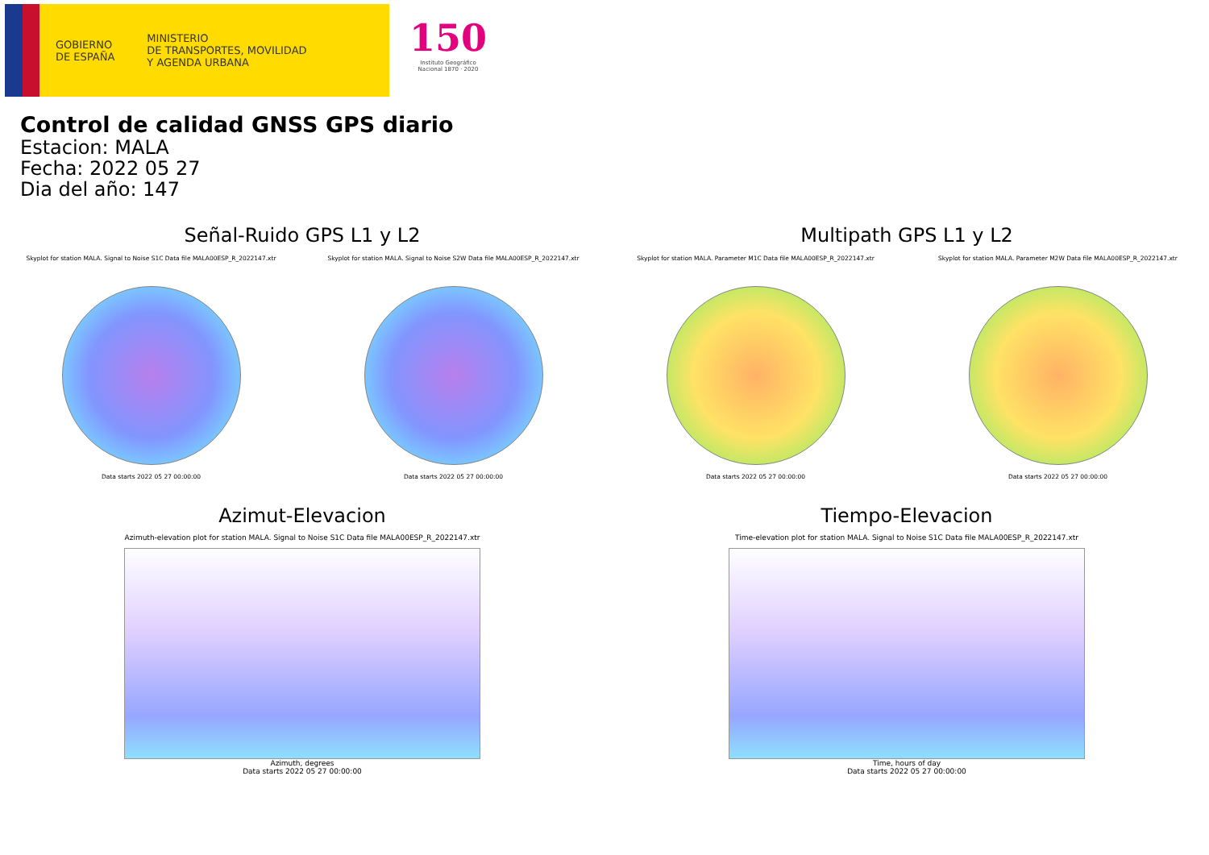GOBIERNO
DE ESPAÑA
MINISTERIO
DE TRANSPORTES, MOVILIDAD
Y AGENDA URBANA
150
Instituto Geográfico
Nacional 1870 · 2020
Control de calidad GNSS GPS diario
Estacion: MALA
Fecha: 2022 05 27
Dia del año: 147
Señal-Ruido GPS L1 y L2
Skyplot for station MALA. Signal to Noise S1C Data file MALA00ESP_R_2022147.xtr
Data starts 2022 05 27 00:00:00
Skyplot for station MALA. Signal to Noise S2W Data file MALA00ESP_R_2022147.xtr
Data starts 2022 05 27 00:00:00
Multipath GPS L1 y L2
Skyplot for station MALA. Parameter M1C Data file MALA00ESP_R_2022147.xtr
Data starts 2022 05 27 00:00:00
Skyplot for station MALA. Parameter M2W Data file MALA00ESP_R_2022147.xtr
Data starts 2022 05 27 00:00:00
Azimut-Elevacion
Azimuth-elevation plot for station MALA. Signal to Noise S1C Data file MALA00ESP_R_2022147.xtr
Azimuth, degrees
Data starts 2022 05 27 00:00:00
Tiempo-Elevacion
Time-elevation plot for station MALA. Signal to Noise S1C Data file MALA00ESP_R_2022147.xtr
Time, hours of day
Data starts 2022 05 27 00:00:00